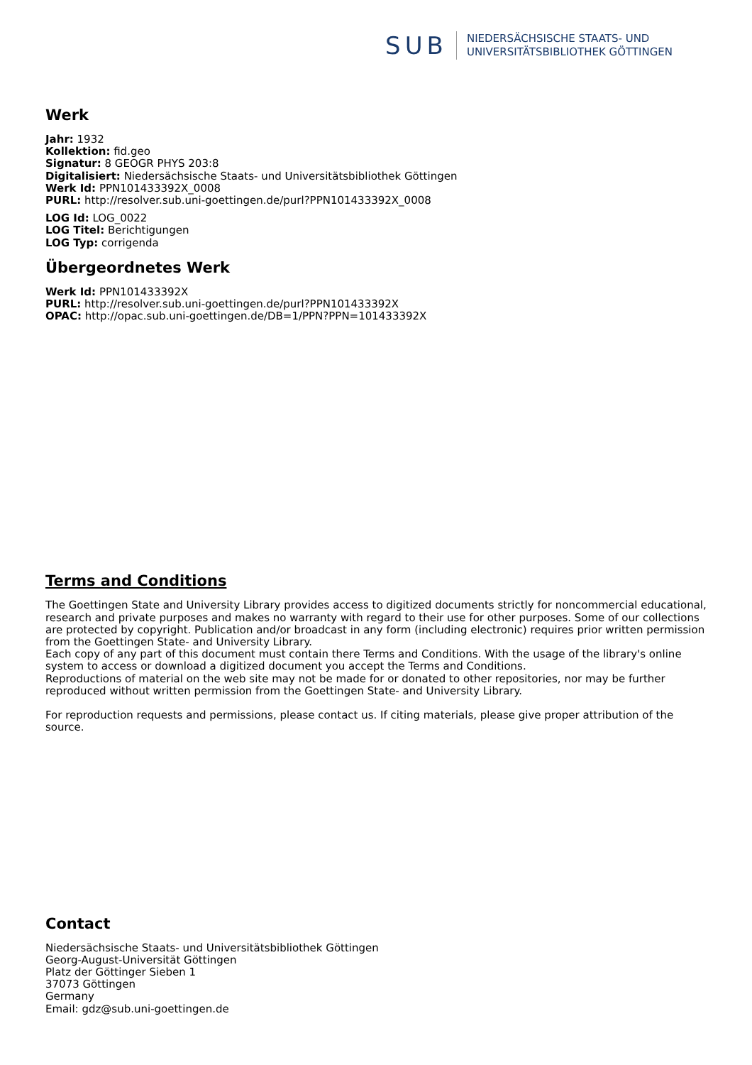SUB
NIEDERSÄCHSISCHE STAATS- UND
UNIVERSITÄTSBIBLIOTHEK GÖTTINGEN
Werk
Jahr: 1932
Kollektion: fid.geo
Signatur: 8 GEOGR PHYS 203:8
Digitalisiert: Niedersächsische Staats- und Universitätsbibliothek Göttingen
Werk Id: PPN101433392X_0008
PURL: http://resolver.sub.uni-goettingen.de/purl?PPN101433392X_0008
LOG Id: LOG_0022
LOG Titel: Berichtigungen
LOG Typ: corrigenda
Übergeordnetes Werk
Werk Id: PPN101433392X
PURL: http://resolver.sub.uni-goettingen.de/purl?PPN101433392X
OPAC: http://opac.sub.uni-goettingen.de/DB=1/PPN?PPN=101433392X
Terms and Conditions
The Goettingen State and University Library provides access to digitized documents strictly for noncommercial educational, research and private purposes and makes no warranty with regard to their use for other purposes. Some of our collections are protected by copyright. Publication and/or broadcast in any form (including electronic) requires prior written permission from the Goettingen State- and University Library.
Each copy of any part of this document must contain there Terms and Conditions. With the usage of the library's online system to access or download a digitized document you accept the Terms and Conditions.
Reproductions of material on the web site may not be made for or donated to other repositories, nor may be further reproduced without written permission from the Goettingen State- and University Library.
For reproduction requests and permissions, please contact us. If citing materials, please give proper attribution of the source.
Contact
Niedersächsische Staats- und Universitätsbibliothek Göttingen
Georg-August-Universität Göttingen
Platz der Göttinger Sieben 1
37073 Göttingen
Germany
Email: gdz@sub.uni-goettingen.de